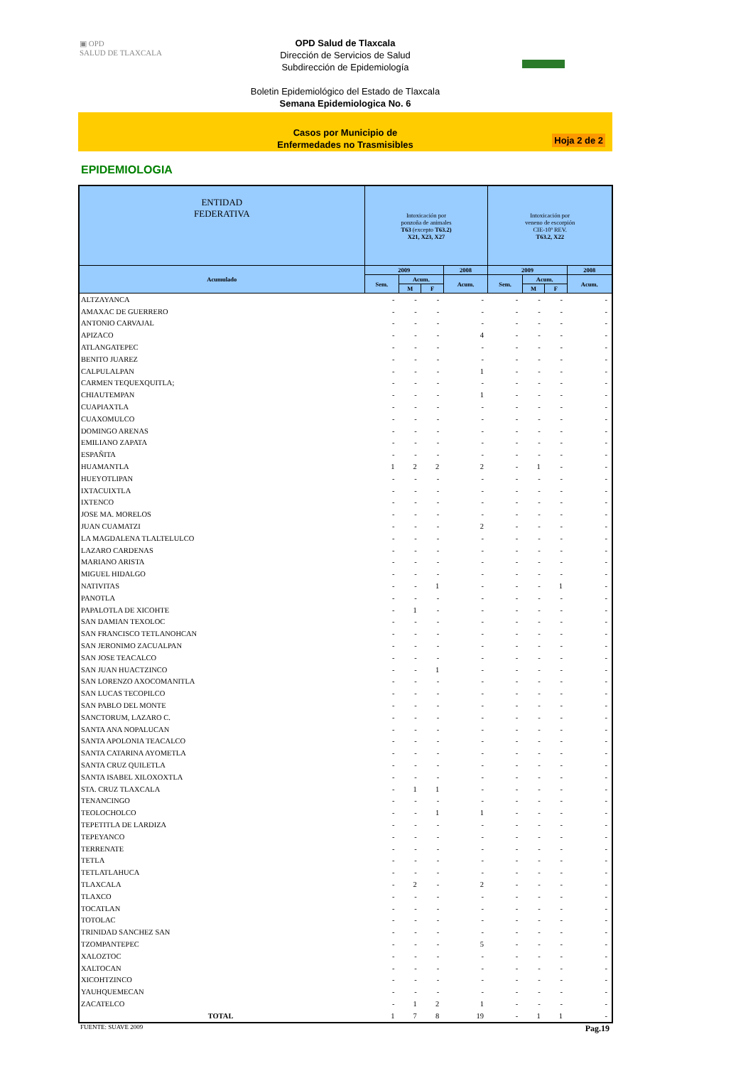▣ OPD
SALUD DE TLAXCALA
OPD Salud de Tlaxcala
Dirección de Servicios de Salud
Subdirección de Epidemiología
Boletin Epidemiológico del Estado de Tlaxcala
Semana Epidemiologica No. 6
Casos por Municipio de
Enfermedades no Trasmisibles
Hoja 2 de 2
EPIDEMIOLOGIA
| ENTIDAD FEDERATIVA | Intoxicación por ponzoña de animales T63 (excepto T63.2) X21, X23, X27 | | | | Intoxicación por veneno de escorpión CIE-10ª REV. T63.2, X22 | | | |
| --- | --- | --- | --- | --- | --- | --- | --- | --- |
| Acumulado | 2009 | | | 2008 | 2009 | | | 2008 |
| | Sem. | Acum. | | Acum. | Sem. | Acum. | | Acum. |
| | | M | F | | | M | F | |
| ALTZAYANCA | - | - | - | - | - | - | - | - |
| AMAXAC DE GUERRERO | - | - | - | - | - | - | - | - |
| ANTONIO CARVAJAL | - | - | - | - | - | - | - | - |
| APIZACO | - | - | - | 4 | - | - | - | - |
| ATLANGATEPEC | - | - | - | - | - | - | - | - |
| BENITO JUAREZ | - | - | - | - | - | - | - | - |
| CALPULALPAN | - | - | - | 1 | - | - | - | - |
| CARMEN TEQUEXQUITLA; | - | - | - | - | - | - | - | - |
| CHIAUTEMPAN | - | - | - | 1 | - | - | - | - |
| CUAPIAXTLA | - | - | - | - | - | - | - | - |
| CUAXOMULCO | - | - | - | - | - | - | - | - |
| DOMINGO ARENAS | - | - | - | - | - | - | - | - |
| EMILIANO ZAPATA | - | - | - | - | - | - | - | - |
| ESPAÑITA | - | - | - | - | - | - | - | - |
| HUAMANTLA | 1 | 2 | 2 | 2 | - | 1 | - | - |
| HUEYOTLIPAN | - | - | - | - | - | - | - | - |
| IXTACUIXTLA | - | - | - | - | - | - | - | - |
| IXTENCO | - | - | - | - | - | - | - | - |
| JOSE MA. MORELOS | - | - | - | - | - | - | - | - |
| JUAN CUAMATZI | - | - | - | 2 | - | - | - | - |
| LA MAGDALENA TLALTELULCO | - | - | - | - | - | - | - | - |
| LAZARO CARDENAS | - | - | - | - | - | - | - | - |
| MARIANO ARISTA | - | - | - | - | - | - | - | - |
| MIGUEL HIDALGO | - | - | - | - | - | - | - | - |
| NATIVITAS | - | - | 1 | - | - | - | 1 | - |
| PANOTLA | - | - | - | - | - | - | - | - |
| PAPALOTLA DE XICOHTE | - | 1 | - | - | - | - | - | - |
| SAN DAMIAN TEXOLOC | - | - | - | - | - | - | - | - |
| SAN FRANCISCO TETLANOHCAN | - | - | - | - | - | - | - | - |
| SAN JERONIMO ZACUALPAN | - | - | - | - | - | - | - | - |
| SAN JOSE TEACALCO | - | - | - | - | - | - | - | - |
| SAN JUAN HUACTZINCO | - | - | 1 | - | - | - | - | - |
| SAN LORENZO AXOCOMANITLA | - | - | - | - | - | - | - | - |
| SAN LUCAS TECOPILCO | - | - | - | - | - | - | - | - |
| SAN PABLO DEL MONTE | - | - | - | - | - | - | - | - |
| SANCTORUM, LAZARO C. | - | - | - | - | - | - | - | - |
| SANTA ANA NOPALUCAN | - | - | - | - | - | - | - | - |
| SANTA APOLONIA TEACALCO | - | - | - | - | - | - | - | - |
| SANTA CATARINA AYOMETLA | - | - | - | - | - | - | - | - |
| SANTA CRUZ QUILETLA | - | - | - | - | - | - | - | - |
| SANTA ISABEL XILOXOXTLA | - | - | - | - | - | - | - | - |
| STA. CRUZ TLAXCALA | - | 1 | 1 | - | - | - | - | - |
| TENANCINGO | - | - | - | - | - | - | - | - |
| TEOLOCHOLCO | - | - | 1 | 1 | - | - | - | - |
| TEPETITLA DE LARDIZA | - | - | - | - | - | - | - | - |
| TEPEYANCO | - | - | - | - | - | - | - | - |
| TERRENATE | - | - | - | - | - | - | - | - |
| TETLA | - | - | - | - | - | - | - | - |
| TETLATLAHUCA | - | - | - | - | - | - | - | - |
| TLAXCALA | - | 2 | - | 2 | - | - | - | - |
| TLAXCO | - | - | - | - | - | - | - | - |
| TOCATLAN | - | - | - | - | - | - | - | - |
| TOTOLAC | - | - | - | - | - | - | - | - |
| TRINIDAD SANCHEZ SAN | - | - | - | - | - | - | - | - |
| TZOMPANTEPEC | - | - | - | 5 | - | - | - | - |
| XALOZTOC | - | - | - | - | - | - | - | - |
| XALTOCAN | - | - | - | - | - | - | - | - |
| XICOHTZINCO | - | - | - | - | - | - | - | - |
| YAUHQUEMECAN | - | - | - | - | - | - | - | - |
| ZACATELCO | - | 1 | 2 | 1 | - | - | - | - |
| TOTAL | 1 | 7 | 8 | 19 | - | 1 | 1 | - |
FUENTE: SUAVE 2009 Pag.19